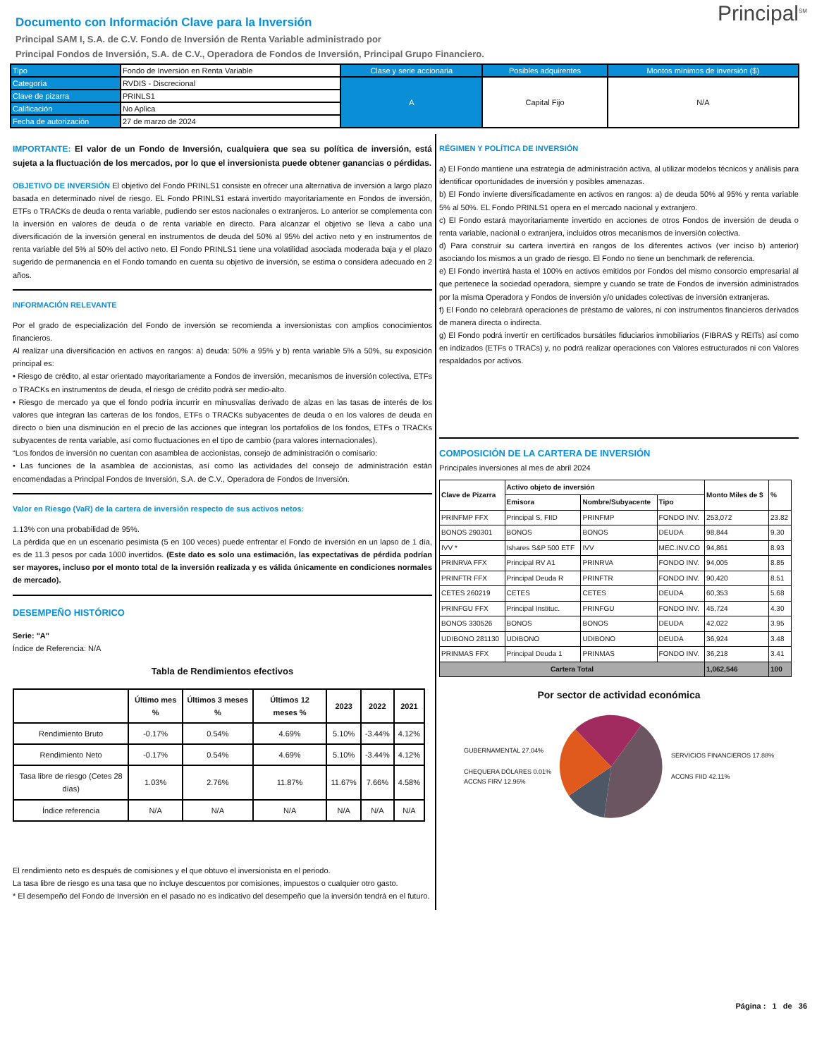Principal<sup>SM</sup>
Documento con Información Clave para la Inversión
Principal SAM I, S.A. de C.V. Fondo de Inversión de Renta Variable administrado por
Principal Fondos de Inversión, S.A. de C.V., Operadora de Fondos de Inversión, Principal Grupo Financiero.
| Tipo | Fondo de Inversión en Renta Variable | Clase y serie accionaria | Posibles adquirentes | Montos mínimos de inversión ($) |
| Categoría | RVDIS - Discrecional | A | Capital Fijo | N/A |
| Clave de pizarra | PRINLS1 | | | |
| Calificación | No Aplica | | | |
| Fecha de autorización | 27 de marzo de 2024 | | | |
IMPORTANTE: El valor de un Fondo de Inversión, cualquiera que sea su política de inversión, está sujeta a la fluctuación de los mercados, por lo que el inversionista puede obtener ganancias o pérdidas.
OBJETIVO DE INVERSIÓN El objetivo del Fondo PRINLS1 consiste en ofrecer una alternativa de inversión a largo plazo basada en determinado nivel de riesgo. EL Fondo PRINLS1 estará invertido mayoritariamente en Fondos de inversión, ETFs o TRACKs de deuda o renta variable, pudiendo ser estos nacionales o extranjeros. Lo anterior se complementa con la inversión en valores de deuda o de renta variable en directo. Para alcanzar el objetivo se lleva a cabo una diversificación de la inversión general en instrumentos de deuda del 50% al 95% del activo neto y en instrumentos de renta variable del 5% al 50% del activo neto. El Fondo PRINLS1 tiene una volatilidad asociada moderada baja y el plazo sugerido de permanencia en el Fondo tomando en cuenta su objetivo de inversión, se estima o considera adecuado en 2 años.
INFORMACIÓN RELEVANTE
Por el grado de especialización del Fondo de inversión se recomienda a inversionistas con amplios conocimientos financieros.
Al realizar una diversificación en activos en rangos: a) deuda: 50% a 95% y b) renta variable 5% a 50%, su exposición principal es:
• Riesgo de crédito, al estar orientado mayoritariamente a Fondos de inversión, mecanismos de inversión colectiva, ETFs o TRACKs en instrumentos de deuda, el riesgo de crédito podrá ser medio-alto.
• Riesgo de mercado ya que el fondo podría incurrir en minusvalías derivado de alzas en las tasas de interés de los valores que integran las carteras de los fondos, ETFs o TRACKs subyacentes de deuda o en los valores de deuda en directo o bien una disminución en el precio de las acciones que integran los portafolios de los fondos, ETFs o TRACKs subyacentes de renta variable, así como fluctuaciones en el tipo de cambio (para valores internacionales).
“Los fondos de inversión no cuentan con asamblea de accionistas, consejo de administración o comisario:
• Las funciones de la asamblea de accionistas, así como las actividades del consejo de administración están encomendadas a Principal Fondos de Inversión, S.A. de C.V., Operadora de Fondos de Inversión.
Valor en Riesgo (VaR) de la cartera de inversión respecto de sus activos netos:
1.13% con una probabilidad de 95%.
La pérdida que en un escenario pesimista (5 en 100 veces) puede enfrentar el Fondo de inversión en un lapso de 1 día, es de 11.3 pesos por cada 1000 invertidos. (Este dato es solo una estimación, las expectativas de pérdida podrían ser mayores, incluso por el monto total de la inversión realizada y es válida únicamente en condiciones normales de mercado).
DESEMPEÑO HISTÓRICO
Serie: "A"
Índice de Referencia: N/A
Tabla de Rendimientos efectivos
| | Último mes % | Últimos 3 meses % | Últimos 12 meses % | 2023 | 2022 | 2021 |
| --- | --- | --- | --- | --- | --- | --- |
| Rendimiento Bruto | -0.17% | 0.54% | 4.69% | 5.10% | -3.44% | 4.12% |
| Rendimiento Neto | -0.17% | 0.54% | 4.69% | 5.10% | -3.44% | 4.12% |
| Tasa libre de riesgo (Cetes 28 días) | 1.03% | 2.76% | 11.87% | 11.67% | 7.66% | 4.58% |
| Índice referencia | N/A | N/A | N/A | N/A | N/A | N/A |
El rendimiento neto es después de comisiones y el que obtuvo el inversionista en el periodo.
La tasa libre de riesgo es una tasa que no incluye descuentos por comisiones, impuestos o cualquier otro gasto.
* El desempeño del Fondo de Inversión en el pasado no es indicativo del desempeño que la inversión tendrá en el futuro.
RÉGIMEN Y POLÍTICA DE INVERSIÓN
a) El Fondo mantiene una estrategia de administración activa, al utilizar modelos técnicos y análisis para identificar oportunidades de inversión y posibles amenazas.
b) El Fondo invierte diversificadamente en activos en rangos: a) de deuda 50% al 95% y renta variable 5% al 50%. EL Fondo PRINLS1 opera en el mercado nacional y extranjero.
c) El Fondo estará mayoritariamente invertido en acciones de otros Fondos de inversión de deuda o renta variable, nacional o extranjera, incluidos otros mecanismos de inversión colectiva.
d) Para construir su cartera invertirá en rangos de los diferentes activos (ver inciso b) anterior) asociando los mismos a un grado de riesgo. El Fondo no tiene un benchmark de referencia.
e) El Fondo invertirá hasta el 100% en activos emitidos por Fondos del mismo consorcio empresarial al que pertenece la sociedad operadora, siempre y cuando se trate de Fondos de inversión administrados por la misma Operadora y Fondos de inversión y/o unidades colectivas de inversión extranjeras.
f) El Fondo no celebrará operaciones de préstamo de valores, ni con instrumentos financieros derivados de manera directa o indirecta.
g) El Fondo podrá invertir en certificados bursátiles fiduciarios inmobiliarios (FIBRAS y REITs) así como en indizados (ETFs o TRACs) y, no podrá realizar operaciones con Valores estructurados ni con Valores respaldados por activos.
COMPOSICIÓN DE LA CARTERA DE INVERSIÓN
Principales inversiones al mes de abril 2024
| Clave de Pizarra | Activo objeto de inversión | | | Monto Miles de $ | % |
| --- | --- | --- | --- | --- | --- |
| | Emisora | Nombre/Subyacente | Tipo | | |
| PRINFMP FFX | Principal S, FIID | PRINFMP | FONDO INV. | 253,072 | 23.82 |
| BONOS 290301 | BONOS | BONOS | DEUDA | 98,844 | 9.30 |
| IVV * | Ishares S&P 500 ETF | IVV | MEC.INV.CO | 94,861 | 8.93 |
| PRINRVA FFX | Principal RV A1 | PRINRVA | FONDO INV. | 94,005 | 8.85 |
| PRINFTR FFX | Principal Deuda R | PRINFTR | FONDO INV. | 90,420 | 8.51 |
| CETES 260219 | CETES | CETES | DEUDA | 60,353 | 5.68 |
| PRINFGU FFX | Principal Instituc. | PRINFGU | FONDO INV. | 45,724 | 4.30 |
| BONOS 330526 | BONOS | BONOS | DEUDA | 42,022 | 3.95 |
| UDIBONO 281130 | UDIBONO | UDIBONO | DEUDA | 36,924 | 3.48 |
| PRINMAS FFX | Principal Deuda 1 | PRINMAS | FONDO INV. | 36,218 | 3.41 |
| Cartera Total | | | | 1,062,546 | 100 |
Por sector de actividad económica
GUBERNAMENTAL 27.04%
CHEQUERA DÓLARES 0.01%
ACCNS FIRV 12.96%
SERVICIOS FINANCIEROS 17.88%
ACCNS FIID 42.11%
Página : 1 de 36